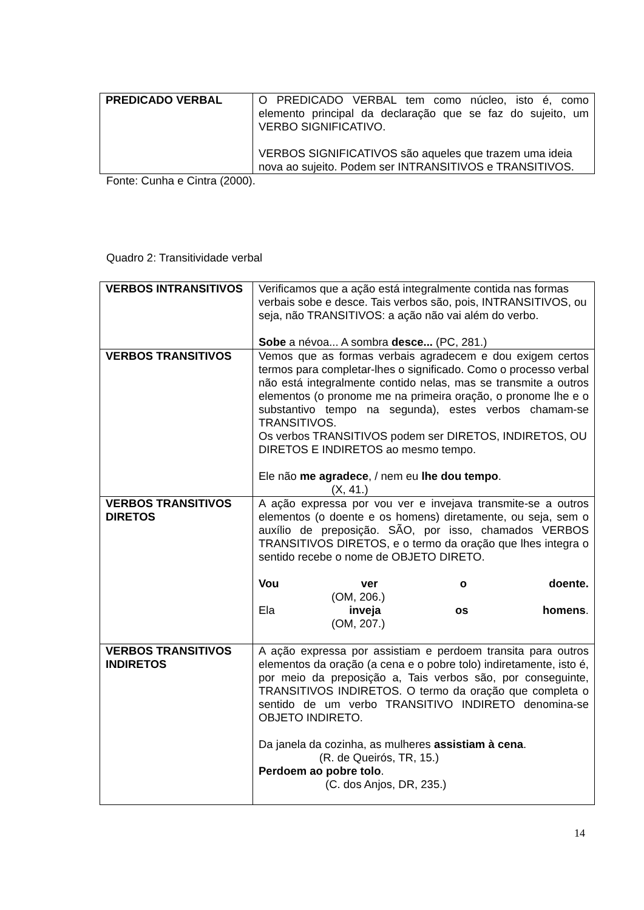| PREDICADO VERBAL | O PREDICADO VERBAL tem como núcleo, isto é, como elemento principal da declaração que se faz do sujeito, um VERBO SIGNIFICATIVO. VERBOS SIGNIFICATIVOS são aqueles que trazem uma ideia nova ao sujeito. Podem ser INTRANSITIVOS e TRANSITIVOS. |
Fonte: Cunha e Cintra (2000).
Quadro 2: Transitividade verbal
| VERBOS INTRANSITIVOS | Verificamos que a ação está integralmente contida nas formas verbais sobe e desce. Tais verbos são, pois, INTRANSITIVOS, ou seja, não TRANSITIVOS: a ação não vai além do verbo. Sobe a névoa... A sombra desce... (PC, 281.) |
| VERBOS TRANSITIVOS | Vemos que as formas verbais agradecem e dou exigem certos termos para completar-lhes o significado. Como o processo verbal não está integralmente contido nelas, mas se transmite a outros elementos (o pronome me na primeira oração, o pronome lhe e o substantivo tempo na segunda), estes verbos chamam-se TRANSITIVOS. Os verbos TRANSITIVOS podem ser DIRETOS, INDIRETOS, OU DIRETOS E INDIRETOS ao mesmo tempo. Ele não me agradece , / nem eu lhe dou tempo . (X, 41.) |
| VERBOS TRANSITIVOS DIRETOS | A ação expressa por vou ver e invejava transmite-se a outros elementos (o doente e os homens) diretamente, ou seja, sem o auxílio de preposição. SÃO, por isso, chamados VERBOS TRANSITIVOS DIRETOS, e o termo da oração que lhes integra o sentido recebe o nome de OBJETO DIRETO. Vou ver o doente. (OM, 206.) Ela inveja os homens . (OM, 207.) |
| VERBOS TRANSITIVOS INDIRETOS | A ação expressa por assistiam e perdoem transita para outros elementos da oração (a cena e o pobre tolo) indiretamente, isto é, por meio da preposição a, Tais verbos são, por conseguinte, TRANSITIVOS INDIRETOS. O termo da oração que completa o sentido de um verbo TRANSITIVO INDIRETO denomina-se OBJETO INDIRETO. Da janela da cozinha, as mulheres assistiam à cena . (R. de Queirós, TR, 15.) Perdoem ao pobre tolo . (C. dos Anjos, DR, 235.) |
14